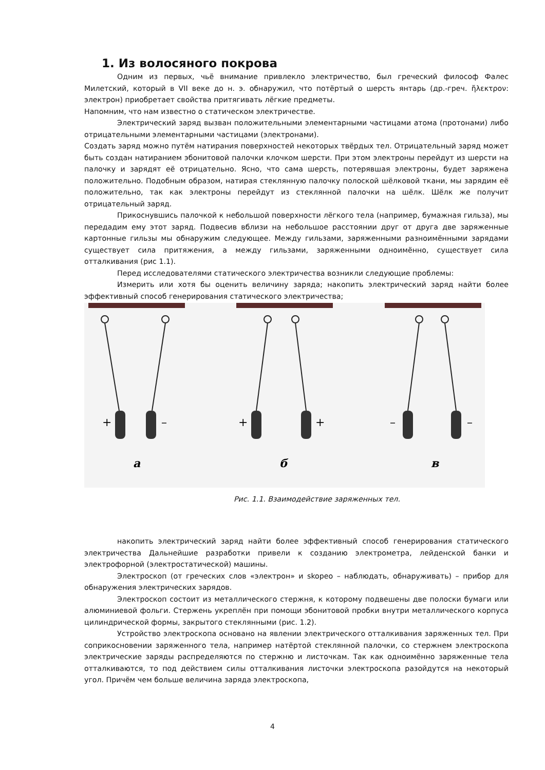1. Из волосяного покрова
Одним из первых, чьё внимание привлекло электричество, был греческий философ Фалес Милетский, который в VII веке до н. э. обнаружил, что потёртый о шерсть янтарь (др.-греч. ἤλεκτρον: электрон) приобретает свойства притягивать лёгкие предметы.
Напомним, что нам известно о статическом электричестве.
Электрический заряд вызван положительными элементарными частицами атома (протонами) либо отрицательными элементарными частицами (электронами).
Создать заряд можно путём натирания поверхностей некоторых твёрдых тел. Отрицательный заряд может быть создан натиранием эбонитовой палочки клочком шерсти. При этом электроны перейдут из шерсти на палочку и зарядят её отрицательно. Ясно, что сама шерсть, потерявшая электроны, будет заряжена положительно. Подобным образом, натирая стеклянную палочку полоской шёлковой ткани, мы зарядим её положительно, так как электроны перейдут из стеклянной палочки на шёлк. Шёлк же получит отрицательный заряд.
Прикоснувшись палочкой к небольшой поверхности лёгкого тела (например, бумажная гильза), мы передадим ему этот заряд. Подвесив вблизи на небольшое расстоянии друг от друга две заряженные картонные гильзы мы обнаружим следующее. Между гильзами, заряженными разноимёнными зарядами существует сила притяжения, а между гильзами, заряженными одноимённо, существует сила отталкивания (рис 1.1).
Перед исследователями статического электричества возникли следующие проблемы:
Измерить или хотя бы оценить величину заряда; накопить электрический заряд найти более эффективный способ генерирования статического электричества;
+
–
+
+
–
–
а
б
в
Рис. 1.1. Взаимодействие заряженных тел.
накопить электрический заряд найти более эффективный способ генерирования статического электричества Дальнейшие разработки привели к созданию электрометра, лейденской банки и электрофорной (электростатической) машины.
Электроскоп (от греческих слов «электрон» и skopeo – наблюдать, обнаруживать) – прибор для обнаружения электрических зарядов.
Электроскоп состоит из металлического стержня, к которому подвешены две полоски бумаги или алюминиевой фольги. Стержень укреплён при помощи эбонитовой пробки внутри металлического корпуса цилиндрической формы, закрытого стеклянными (рис. 1.2).
Устройство электроскопа основано на явлении электрического отталкивания заряженных тел. При соприкосновении заряженного тела, например натёртой стеклянной палочки, со стержнем электроскопа электрические заряды распределяются по стержню и листочкам. Так как одноимённо заряженные тела отталкиваются, то под действием силы отталкивания листочки электроскопа разойдутся на некоторый угол. Причём чем больше величина заряда электроскопа,
4